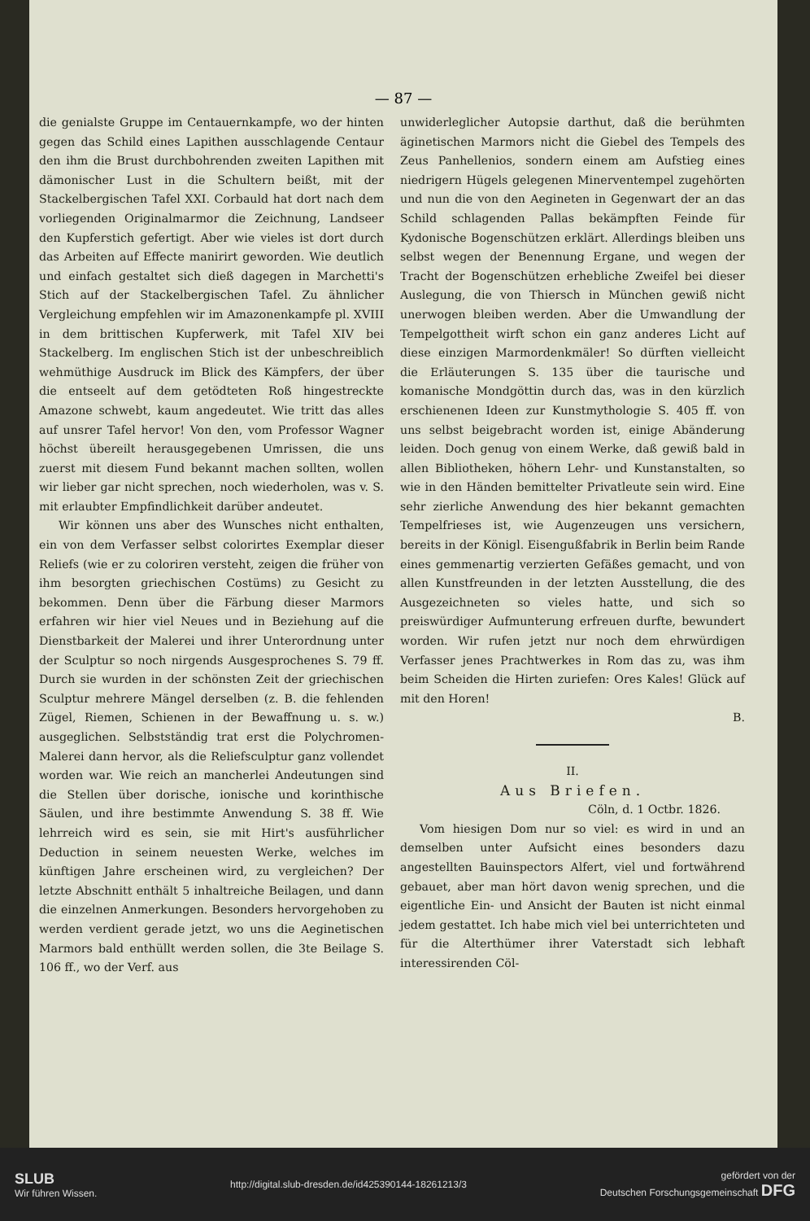— 87 —
die genialste Gruppe im Centauernkampfe, wo der hinten gegen das Schild eines Lapithen ausschlagende Centaur den ihm die Brust durchbohrenden zweiten Lapithen mit dämonischer Lust in die Schultern beißt, mit der Stackelbergischen Tafel XXI. Corbauld hat dort nach dem vorliegenden Originalmarmor die Zeichnung, Landseer den Kupferstich gefertigt. Aber wie vieles ist dort durch das Arbeiten auf Effecte manirirt geworden. Wie deutlich und einfach gestaltet sich dieß dagegen in Marchetti's Stich auf der Stackelbergischen Tafel. Zu ähnlicher Vergleichung empfehlen wir im Amazonenkampfe pl. XVIII in dem brittischen Kupferwerk, mit Tafel XIV bei Stackelberg. Im englischen Stich ist der unbeschreiblich wehmüthige Ausdruck im Blick des Kämpfers, der über die entseelt auf dem getödteten Roß hingestreckte Amazone schwebt, kaum angedeutet. Wie tritt das alles auf unsrer Tafel hervor! Von den, vom Professor Wagner höchst übereilt herausgegebenen Umrissen, die uns zuerst mit diesem Fund bekannt machen sollten, wollen wir lieber gar nicht sprechen, noch wiederholen, was v. S. mit erlaubter Empfindlichkeit darüber andeutet.
Wir können uns aber des Wunsches nicht enthalten, ein von dem Verfasser selbst colorirtes Exemplar dieser Reliefs (wie er zu coloriren versteht, zeigen die früher von ihm besorgten griechischen Costüms) zu Gesicht zu bekommen. Denn über die Färbung dieser Marmors erfahren wir hier viel Neues und in Beziehung auf die Dienstbarkeit der Malerei und ihrer Unterordnung unter der Sculptur so noch nirgends Ausgesprochenes S. 79 ff. Durch sie wurden in der schönsten Zeit der griechischen Sculptur mehrere Mängel derselben (z. B. die fehlenden Zügel, Riemen, Schienen in der Bewaffnung u. s. w.) ausgeglichen. Selbstständig trat erst die Polychromen-Malerei dann hervor, als die Reliefsculptur ganz vollendet worden war. Wie reich an mancherlei Andeutungen sind die Stellen über dorische, ionische und korinthische Säulen, und ihre bestimmte Anwendung S. 38 ff. Wie lehrreich wird es sein, sie mit Hirt's ausführlicher Deduction in seinem neuesten Werke, welches im künftigen Jahre erscheinen wird, zu vergleichen? Der letzte Abschnitt enthält 5 inhaltreiche Beilagen, und dann die einzelnen Anmerkungen. Besonders hervorgehoben zu werden verdient gerade jetzt, wo uns die Aeginetischen Marmors bald enthüllt werden sollen, die 3te Beilage S. 106 ff., wo der Verf. aus
unwiderleglicher Autopsie darthut, daß die berühmten äginetischen Marmors nicht die Giebel des Tempels des Zeus Panhellenios, sondern einem am Aufstieg eines niedrigern Hügels gelegenen Minerventempel zugehörten und nun die von den Aegineten in Gegenwart der an das Schild schlagenden Pallas bekämpften Feinde für Kydonische Bogenschützen erklärt. Allerdings bleiben uns selbst wegen der Benennung Ergane, und wegen der Tracht der Bogenschützen erhebliche Zweifel bei dieser Auslegung, die von Thiersch in München gewiß nicht unerwogen bleiben werden. Aber die Umwandlung der Tempelgottheit wirft schon ein ganz anderes Licht auf diese einzigen Marmordenkmäler! So dürften vielleicht die Erläuterungen S. 135 über die taurische und komanische Mondgöttin durch das, was in den kürzlich erschienenen Ideen zur Kunstmythologie S. 405 ff. von uns selbst beigebracht worden ist, einige Abänderung leiden. Doch genug von einem Werke, daß gewiß bald in allen Bibliotheken, höhern Lehr- und Kunstanstalten, so wie in den Händen bemittelter Privatleute sein wird. Eine sehr zierliche Anwendung des hier bekannt gemachten Tempelfrieses ist, wie Augenzeugen uns versichern, bereits in der Königl. Eisengußfabrik in Berlin beim Rande eines gemmenartig verzierten Gefäßes gemacht, und von allen Kunstfreunden in der letzten Ausstellung, die des Ausgezeichneten so vieles hatte, und sich so preiswürdiger Aufmunterung erfreuen durfte, bewundert worden. Wir rufen jetzt nur noch dem ehrwürdigen Verfasser jenes Prachtwerkes in Rom das zu, was ihm beim Scheiden die Hirten zuriefen: Ores Kales! Glück auf mit den Horen!
B.
II.
Aus Briefen.
Cöln, d. 1 Octbr. 1826.
Vom hiesigen Dom nur so viel: es wird in und an demselben unter Aufsicht eines besonders dazu angestellten Bauinspectors Alfert, viel und fortwährend gebauet, aber man hört davon wenig sprechen, und die eigentliche Ein- und Ansicht der Bauten ist nicht einmal jedem gestattet. Ich habe mich viel bei unterrichteten und für die Alterthümer ihrer Vaterstadt sich lebhaft interessirenden Cöl-
SLUB
Wir führen Wissen.
http://digital.slub-dresden.de/id425390144-18261213/3
gefördert von der
Deutschen Forschungsgemeinschaft DFG